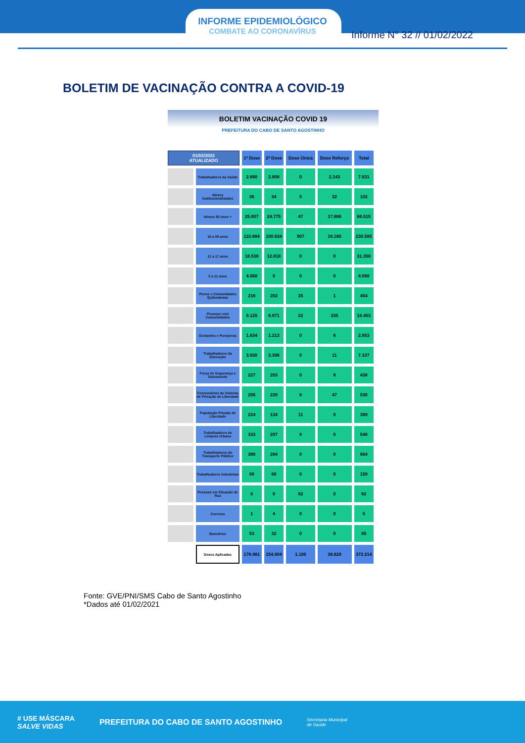INFORME EPIDEMIOLÓGICO
COMBATE AO CORONAVÍRUS
Informe N° 32 // 01/02/2022
BOLETIM DE VACINAÇÃO CONTRA A COVID-19
BOLETIM VACINAÇÃO COVID 19
PREFEITURA DO CABO DE SANTO AGOSTINHO
| 01/02/2022 ATUALIZADO | | 1ª Dose | 2ª Dose | Dose Única | Dose Reforço | Total |
| --- | --- | --- | --- | --- | --- | --- |
| | Trabalhadores da Saúde | 2.680 | 2.808 | 0 | 2.143 | 7.631 |
| | Idosos Institucionalizados | 36 | 34 | 0 | 32 | 102 |
| | Idosos 60 anos + | 25.807 | 24.775 | 47 | 17.886 | 68.515 |
| | 18 a 59 anos | 110.884 | 100.634 | 907 | 18.160 | 230.585 |
| | 12 a 17 anos | 18.538 | 12.818 | 0 | 0 | 31.356 |
| | 5 a 11 anos | 4.068 | 0 | 0 | 0 | 4.068 |
| | Povos e Comunidades Quilombolas | 216 | 202 | 35 | 1 | 454 |
| | Pessoas com Comorbidades | 9.125 | 6.971 | 22 | 335 | 16.453 |
| | Gestantes e Puerperas | 1.634 | 1.213 | 0 | 6 | 2.853 |
| | Trabalhadores da Educação | 3.930 | 3.396 | 0 | 11 | 7.337 |
| | Força de Segurança e Salvamento | 227 | 203 | 0 | 8 | 438 |
| | Funcionários do Sistema de Privação de Liberdade | 255 | 220 | 8 | 47 | 530 |
| | População Privada de Liberdade | 224 | 134 | 11 | 0 | 369 |
| | Trabalhadores de Limpeza Urbana | 333 | 207 | 8 | 0 | 548 |
| | Trabalhadores do Transporte Público | 380 | 284 | 0 | 0 | 664 |
| | Trabalhadores Industriais | 90 | 69 | 0 | 0 | 159 |
| | Pessoas em Situação de Rua | 0 | 0 | 62 | 0 | 62 |
| | Correios | 1 | 4 | 0 | 0 | 5 |
| | Bancários | 53 | 32 | 0 | 0 | 85 |
| | Doses Aplicadas | 178.481 | 154.004 | 1.100 | 38.629 | 372.214 |
Fonte: GVE/PNI/SMS Cabo de Santo Agostinho
*Dados até 01/02/2021
# USE MÁSCARA
SALVE VIDAS PREFEITURA DO CABO DE SANTO AGOSTINHO Secretaria Municipal
de Saúde